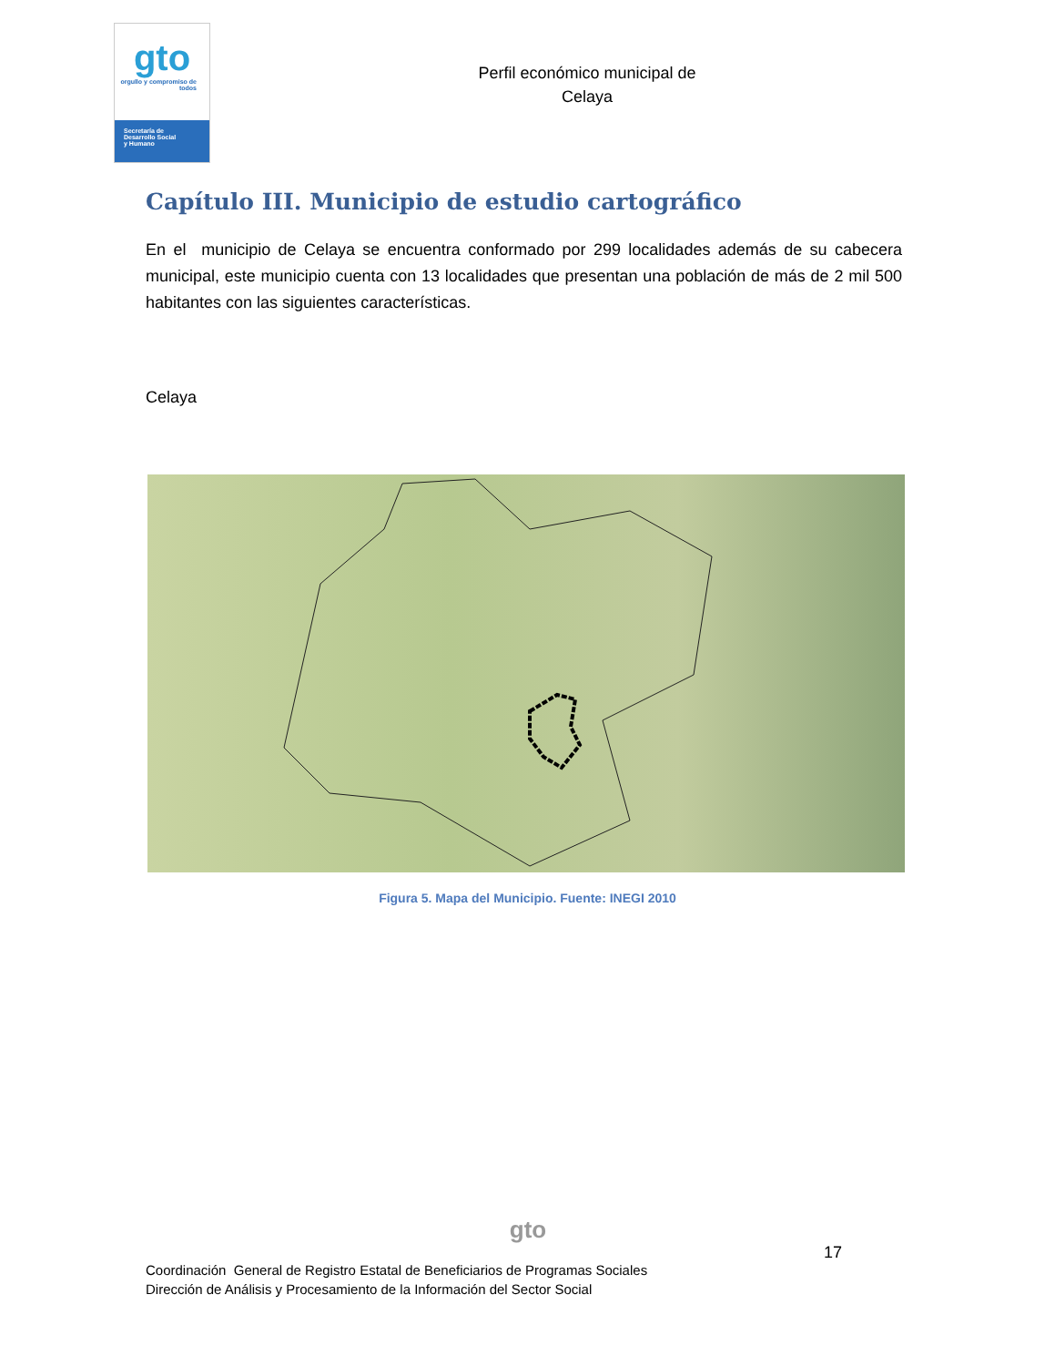gto
orgullo y compromiso de todos
Secretaría de
Desarrollo Social
y Humano
Perfil económico municipal de
Celaya
Capítulo III. Municipio de estudio cartográfico
En el municipio de Celaya se encuentra conformado por 299 localidades además de su cabecera municipal, este municipio cuenta con 13 localidades que presentan una población de más de 2 mil 500 habitantes con las siguientes características.
Celaya
Figura 5. Mapa del Municipio. Fuente: INEGI 2010
gto
17
Coordinación General de Registro Estatal de Beneficiarios de Programas Sociales
Dirección de Análisis y Procesamiento de la Información del Sector Social